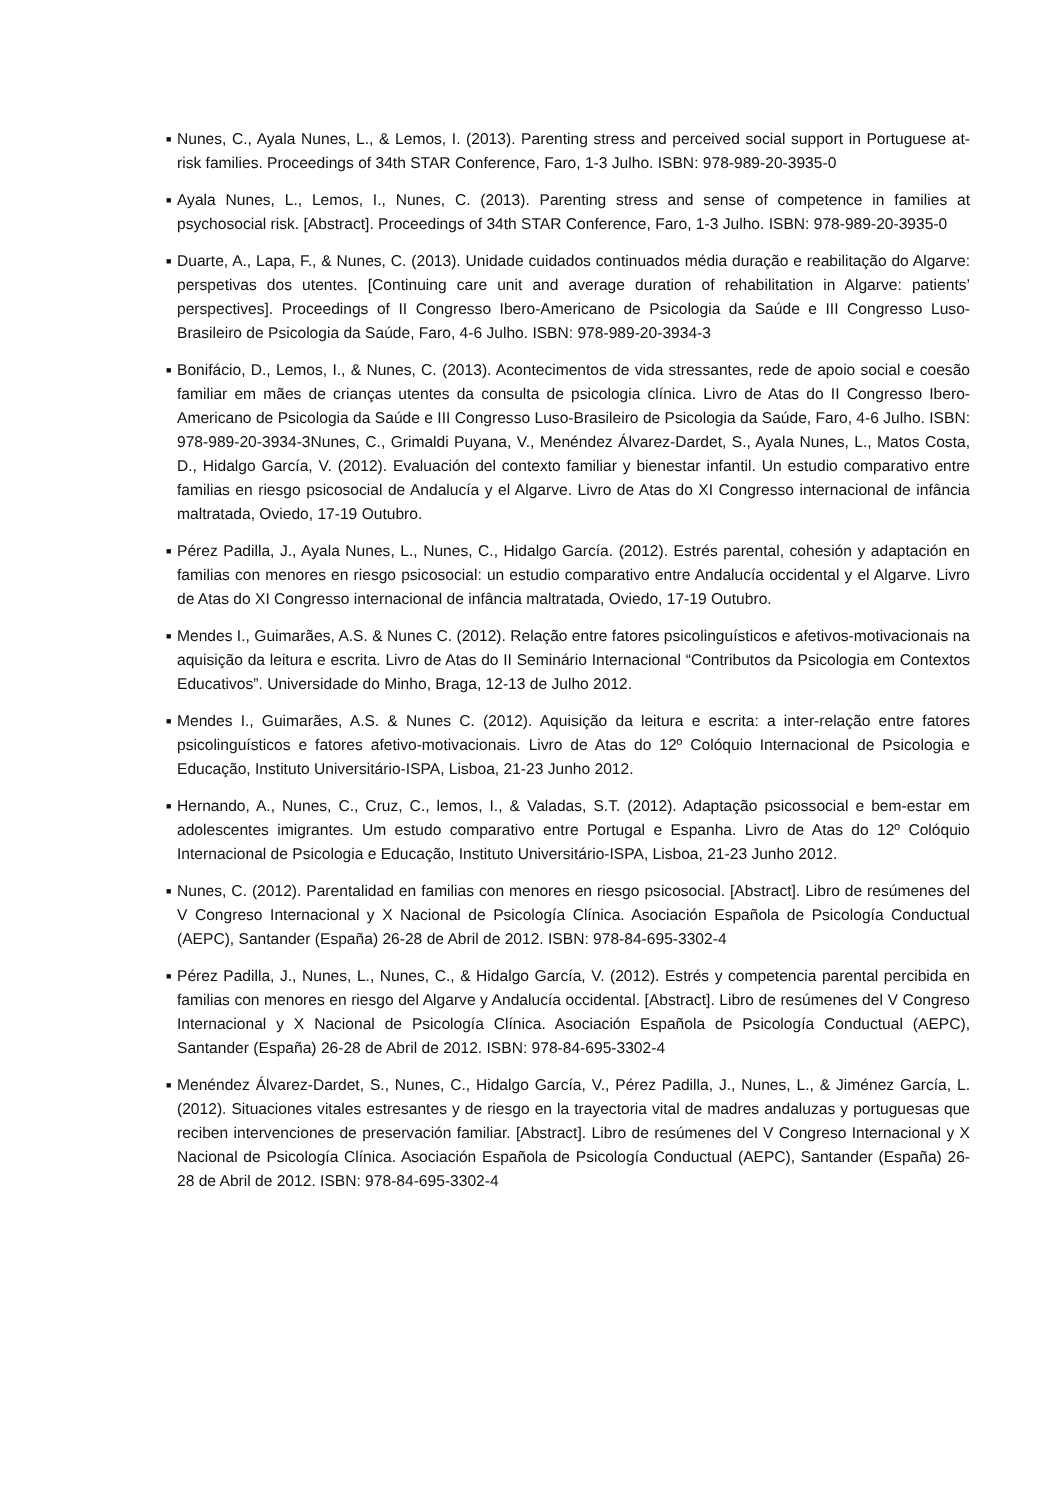■ Nunes, C., Ayala Nunes, L., & Lemos, I. (2013). Parenting stress and perceived social support in Portuguese at-risk families. Proceedings of 34th STAR Conference, Faro, 1-3 Julho. ISBN: 978-989-20-3935-0
■ Ayala Nunes, L., Lemos, I., Nunes, C. (2013). Parenting stress and sense of competence in families at psychosocial risk. [Abstract]. Proceedings of 34th STAR Conference, Faro, 1-3 Julho. ISBN: 978-989-20-3935-0
■ Duarte, A., Lapa, F., & Nunes, C. (2013). Unidade cuidados continuados média duração e reabilitação do Algarve: perspetivas dos utentes. [Continuing care unit and average duration of rehabilitation in Algarve: patients’ perspectives]. Proceedings of II Congresso Ibero-Americano de Psicologia da Saúde e III Congresso Luso-Brasileiro de Psicologia da Saúde, Faro, 4-6 Julho. ISBN: 978-989-20-3934-3
■ Bonifácio, D., Lemos, I., & Nunes, C. (2013). Acontecimentos de vida stressantes, rede de apoio social e coesão familiar em mães de crianças utentes da consulta de psicologia clínica. Livro de Atas do II Congresso Ibero-Americano de Psicologia da Saúde e III Congresso Luso-Brasileiro de Psicologia da Saúde, Faro, 4-6 Julho. ISBN: 978-989-20-3934-3Nunes, C., Grimaldi Puyana, V., Menéndez Álvarez-Dardet, S., Ayala Nunes, L., Matos Costa, D., Hidalgo García, V. (2012). Evaluación del contexto familiar y bienestar infantil. Un estudio comparativo entre familias en riesgo psicosocial de Andalucía y el Algarve. Livro de Atas do XI Congresso internacional de infância maltratada, Oviedo, 17-19 Outubro.
■ Pérez Padilla, J., Ayala Nunes, L., Nunes, C., Hidalgo García. (2012). Estrés parental, cohesión y adaptación en familias con menores en riesgo psicosocial: un estudio comparativo entre Andalucía occidental y el Algarve. Livro de Atas do XI Congresso internacional de infância maltratada, Oviedo, 17-19 Outubro.
■ Mendes I., Guimarães, A.S. & Nunes C. (2012). Relação entre fatores psicolinguísticos e afetivos-motivacionais na aquisição da leitura e escrita. Livro de Atas do II Seminário Internacional “Contributos da Psicologia em Contextos Educativos”. Universidade do Minho, Braga, 12-13 de Julho 2012.
■ Mendes I., Guimarães, A.S. & Nunes C. (2012). Aquisição da leitura e escrita: a inter-relação entre fatores psicolinguísticos e fatores afetivo-motivacionais. Livro de Atas do 12º Colóquio Internacional de Psicologia e Educação, Instituto Universitário-ISPA, Lisboa, 21-23 Junho 2012.
■ Hernando, A., Nunes, C., Cruz, C., lemos, I., & Valadas, S.T. (2012). Adaptação psicossocial e bem-estar em adolescentes imigrantes. Um estudo comparativo entre Portugal e Espanha. Livro de Atas do 12º Colóquio Internacional de Psicologia e Educação, Instituto Universitário-ISPA, Lisboa, 21-23 Junho 2012.
■ Nunes, C. (2012). Parentalidad en familias con menores en riesgo psicosocial. [Abstract]. Libro de resúmenes del V Congreso Internacional y X Nacional de Psicología Clínica. Asociación Española de Psicología Conductual (AEPC), Santander (España) 26-28 de Abril de 2012. ISBN: 978-84-695-3302-4
■ Pérez Padilla, J., Nunes, L., Nunes, C., & Hidalgo García, V. (2012). Estrés y competencia parental percibida en familias con menores en riesgo del Algarve y Andalucía occidental. [Abstract]. Libro de resúmenes del V Congreso Internacional y X Nacional de Psicología Clínica. Asociación Española de Psicología Conductual (AEPC), Santander (España) 26-28 de Abril de 2012. ISBN: 978-84-695-3302-4
■ Menéndez Álvarez-Dardet, S., Nunes, C., Hidalgo García, V., Pérez Padilla, J., Nunes, L., & Jiménez García, L. (2012). Situaciones vitales estresantes y de riesgo en la trayectoria vital de madres andaluzas y portuguesas que reciben intervenciones de preservación familiar. [Abstract]. Libro de resúmenes del V Congreso Internacional y X Nacional de Psicología Clínica. Asociación Española de Psicología Conductual (AEPC), Santander (España) 26-28 de Abril de 2012. ISBN: 978-84-695-3302-4